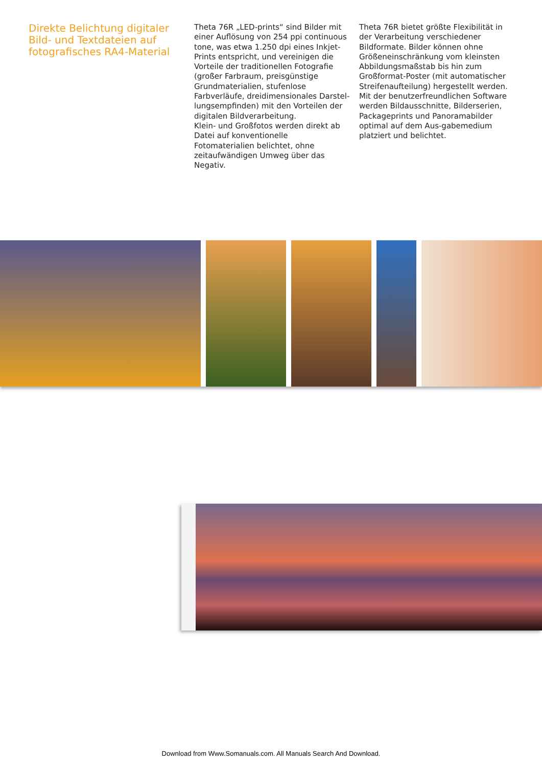Direkte Belichtung digitaler Bild- und Textdateien auf fotografisches RA4-Material
Theta 76R „LED-prints“ sind Bilder mit einer Auflösung von 254 ppi continuous tone, was etwa 1.250 dpi eines Inkjet-Prints entspricht, und vereinigen die Vorteile der traditionellen Fotografie (großer Farbraum, preisgünstige Grundmaterialien, stufenlose Farbverläufe, dreidimensionales Darstel-lungsempfinden) mit den Vorteilen der digitalen Bildverarbeitung.
Klein- und Großfotos werden direkt ab Datei auf konventionelle Fotomaterialien belichtet, ohne zeitaufwändigen Umweg über das Negativ.
Theta 76R bietet größte Flexibilität in der Verarbeitung verschiedener Bildformate. Bilder können ohne Größeneinschränkung vom kleinsten Abbildungsmaßstab bis hin zum Großformat-Poster (mit automatischer Streifenaufteilung) hergestellt werden. Mit der benutzerfreundlichen Software werden Bildausschnitte, Bilderserien, Packageprints und Panoramabilder optimal auf dem Aus-gabemedium platziert und belichtet.
Download from Www.Somanuals.com. All Manuals Search And Download.